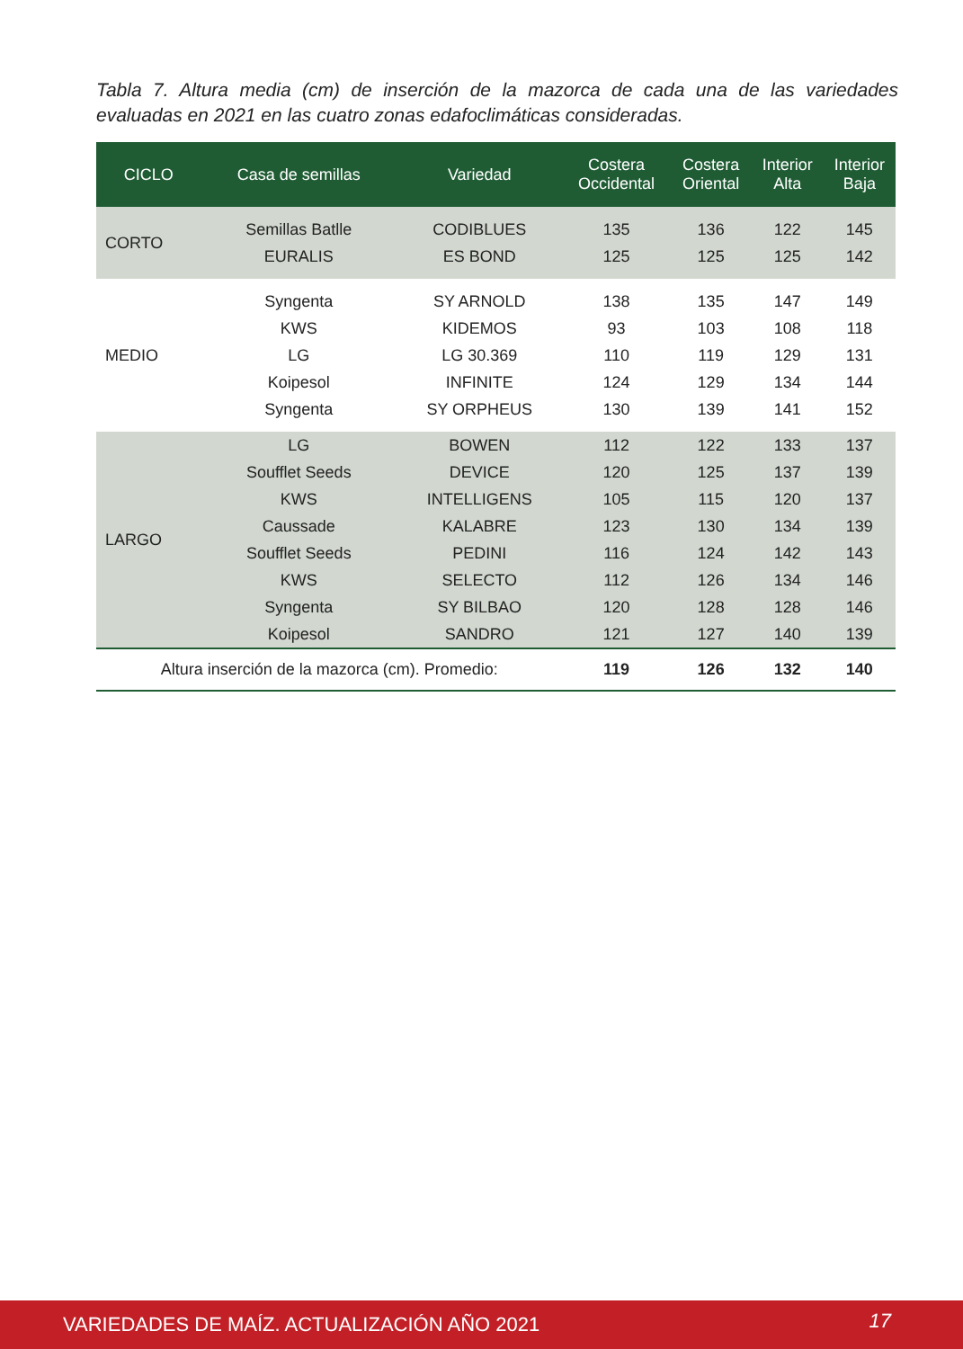Tabla 7. Altura media (cm) de inserción de la mazorca de cada una de las variedades evaluadas en 2021 en las cuatro zonas edafoclimáticas consideradas.
| CICLO | Casa de semillas | Variedad | Costera Occidental | Costera Oriental | Interior Alta | Interior Baja |
| --- | --- | --- | --- | --- | --- | --- |
| CORTO | Semillas Batlle | CODIBLUES | 135 | 136 | 122 | 145 |
| | EURALIS | ES BOND | 125 | 125 | 125 | 142 |
| MEDIO | Syngenta | SY ARNOLD | 138 | 135 | 147 | 149 |
| | KWS | KIDEMOS | 93 | 103 | 108 | 118 |
| | LG | LG 30.369 | 110 | 119 | 129 | 131 |
| | Koipesol | INFINITE | 124 | 129 | 134 | 144 |
| | Syngenta | SY ORPHEUS | 130 | 139 | 141 | 152 |
| LARGO | LG | BOWEN | 112 | 122 | 133 | 137 |
| | Soufflet Seeds | DEVICE | 120 | 125 | 137 | 139 |
| | KWS | INTELLIGENS | 105 | 115 | 120 | 137 |
| | Caussade | KALABRE | 123 | 130 | 134 | 139 |
| | Soufflet Seeds | PEDINI | 116 | 124 | 142 | 143 |
| | KWS | SELECTO | 112 | 126 | 134 | 146 |
| | Syngenta | SY BILBAO | 120 | 128 | 128 | 146 |
| | Koipesol | SANDRO | 121 | 127 | 140 | 139 |
| Altura inserción de la mazorca (cm). Promedio: | | | 119 | 126 | 132 | 140 |
VARIEDADES DE MAÍZ. ACTUALIZACIÓN AÑO 2021 17